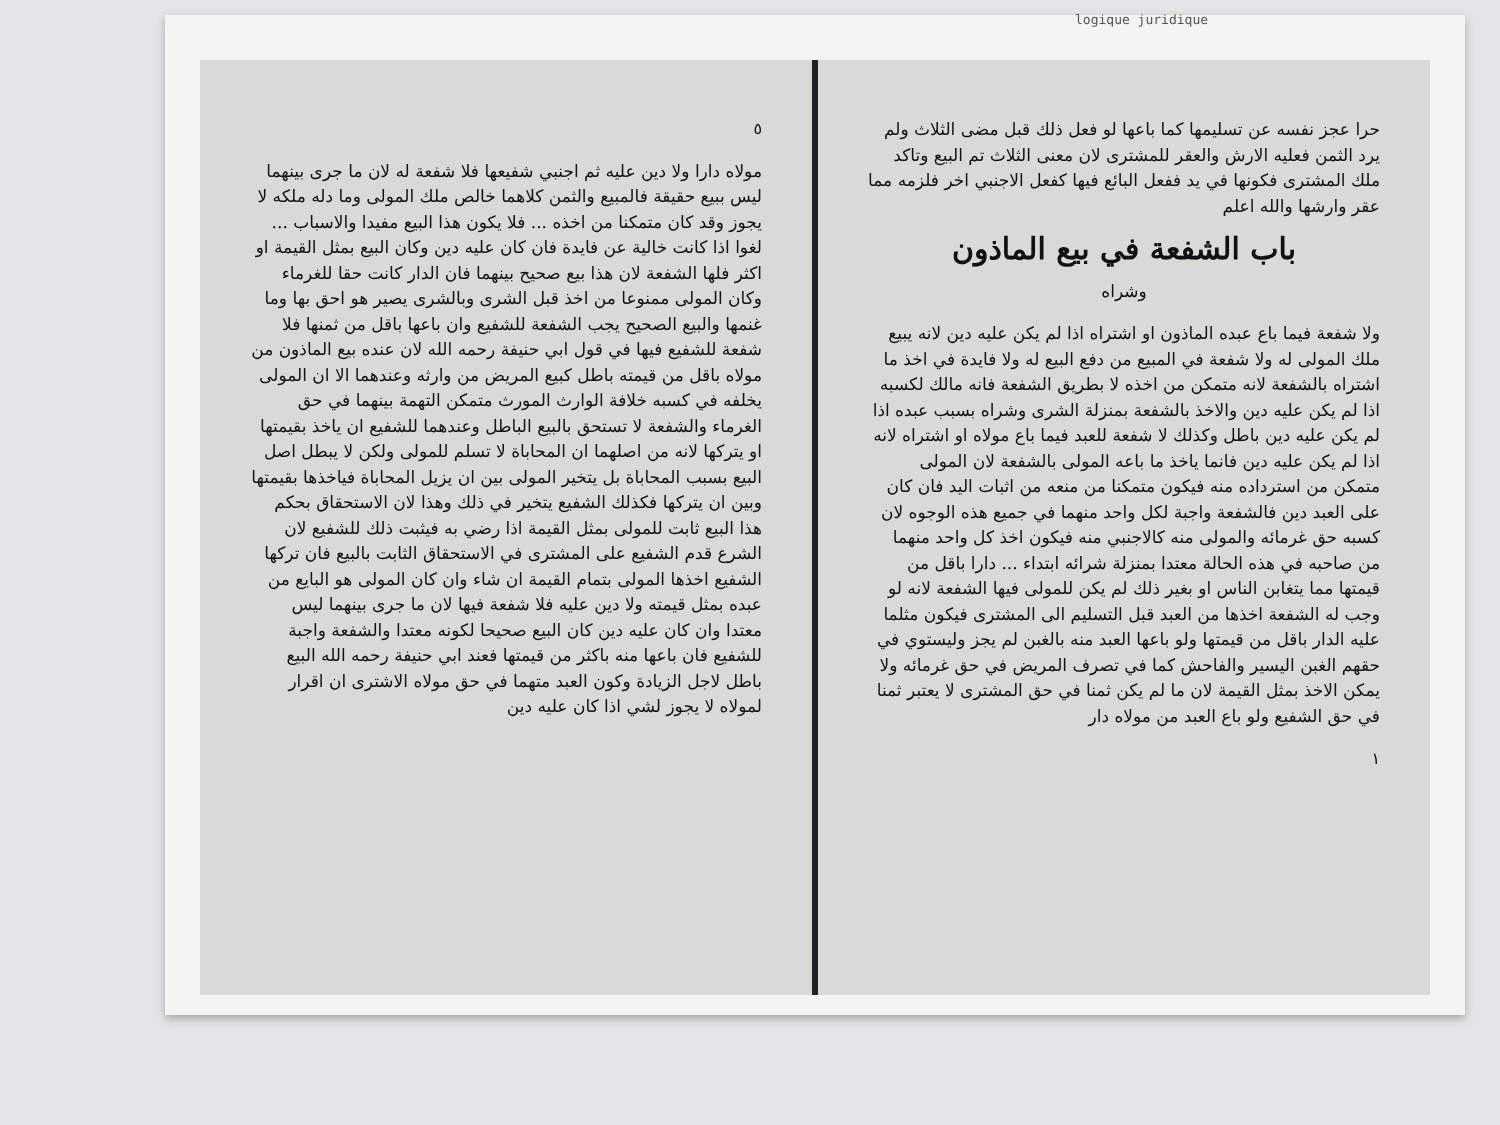logique juridique
حرا عجز نفسه عن تسليمها كما باعها لو فعل ذلك قبل مضى الثلاث ولم يرد الثمن فعليه الارش والعقر للمشترى لان معنى الثلاث تم البيع وتاكد ملك المشترى فكونها في يد ففعل البائع فيها كفعل الاجنبي اخر فلزمه مما عقر وارشها والله اعلم
باب الشفعة في بيع الماذون
وشراه
ولا شفعة فيما باع عبده الماذون او اشتراه اذا لم يكن عليه دين لانه يبيع ملك المولى له ولا شفعة في المبيع من دفع البيع له ولا فايدة في اخذ ما اشتراه بالشفعة لانه متمكن من اخذه لا بطريق الشفعة فانه مالك لكسبه اذا لم يكن عليه دين والاخذ بالشفعة بمنزلة الشرى وشراه بسبب عبده اذا لم يكن عليه دين باطل وكذلك لا شفعة للعبد فيما باع مولاه او اشتراه لانه اذا لم يكن عليه دين فانما ياخذ ما باعه المولى بالشفعة لان المولى متمكن من استرداده منه فيكون متمكنا من منعه من اثبات اليد فان كان على العبد دين فالشفعة واجبة لكل واحد منهما في جميع هذه الوجوه لان كسبه حق غرمائه والمولى منه كالاجنبي منه فيكون اخذ كل واحد منهما من صاحبه في هذه الحالة معتدا بمنزلة شرائه ابتداء ... دارا باقل من قيمتها مما يتغابن الناس او بغير ذلك لم يكن للمولى فيها الشفعة لانه لو وجب له الشفعة اخذها من العبد قبل التسليم الى المشترى فيكون مثلما عليه الدار باقل من قيمتها ولو باعها العبد منه بالغبن لم يجز وليستوي في حقهم الغبن اليسير والفاحش كما في تصرف المريض في حق غرمائه ولا يمكن الاخذ بمثل القيمة لان ما لم يكن ثمنا في حق المشترى لا يعتبر ثمنا في حق الشفيع ولو باع العبد من مولاه دار
١
٥
مولاه دارا ولا دين عليه ثم اجنبي شفيعها فلا شفعة له لان ما جرى بينهما ليس ببيع حقيقة فالمبيع والثمن كلاهما خالص ملك المولى وما دله ملكه لا يجوز وقد كان متمكنا من اخذه ... فلا يكون هذا البيع مفيدا والاسباب ... لغوا اذا كانت خالية عن فايدة فان كان عليه دين وكان البيع بمثل القيمة او اكثر فلها الشفعة لان هذا بيع صحيح بينهما فان الدار كانت حقا للغرماء وكان المولى ممنوعا من اخذ قبل الشرى وبالشرى يصير هو احق بها وما غنمها والبيع الصحيح يجب الشفعة للشفيع وان باعها باقل من ثمنها فلا شفعة للشفيع فيها في قول ابي حنيفة رحمه الله لان عنده بيع الماذون من مولاه باقل من قيمته باطل كبيع المريض من وارثه وعندهما الا ان المولى يخلفه في كسبه خلافة الوارث المورث متمكن التهمة بينهما في حق الغرماء والشفعة لا تستحق بالبيع الباطل وعندهما للشفيع ان ياخذ بقيمتها او يتركها لانه من اصلهما ان المحاباة لا تسلم للمولى ولكن لا يبطل اصل البيع بسبب المحاباة بل يتخير المولى بين ان يزيل المحاباة فياخذها بقيمتها وبين ان يتركها فكذلك الشفيع يتخير في ذلك وهذا لان الاستحقاق بحكم هذا البيع ثابت للمولى بمثل القيمة اذا رضي به فيثبت ذلك للشفيع لان الشرع قدم الشفيع على المشترى في الاستحقاق الثابت بالبيع فان تركها الشفيع اخذها المولى بتمام القيمة ان شاء وان كان المولى هو البايع من عبده بمثل قيمته ولا دين عليه فلا شفعة فيها لان ما جرى بينهما ليس معتدا وان كان عليه دين كان البيع صحيحا لكونه معتدا والشفعة واجبة للشفيع فان باعها منه باكثر من قيمتها فعند ابي حنيفة رحمه الله البيع باطل لاجل الزيادة وكون العبد متهما في حق مولاه الاشترى ان اقرار لمولاه لا يجوز لشي اذا كان عليه دين